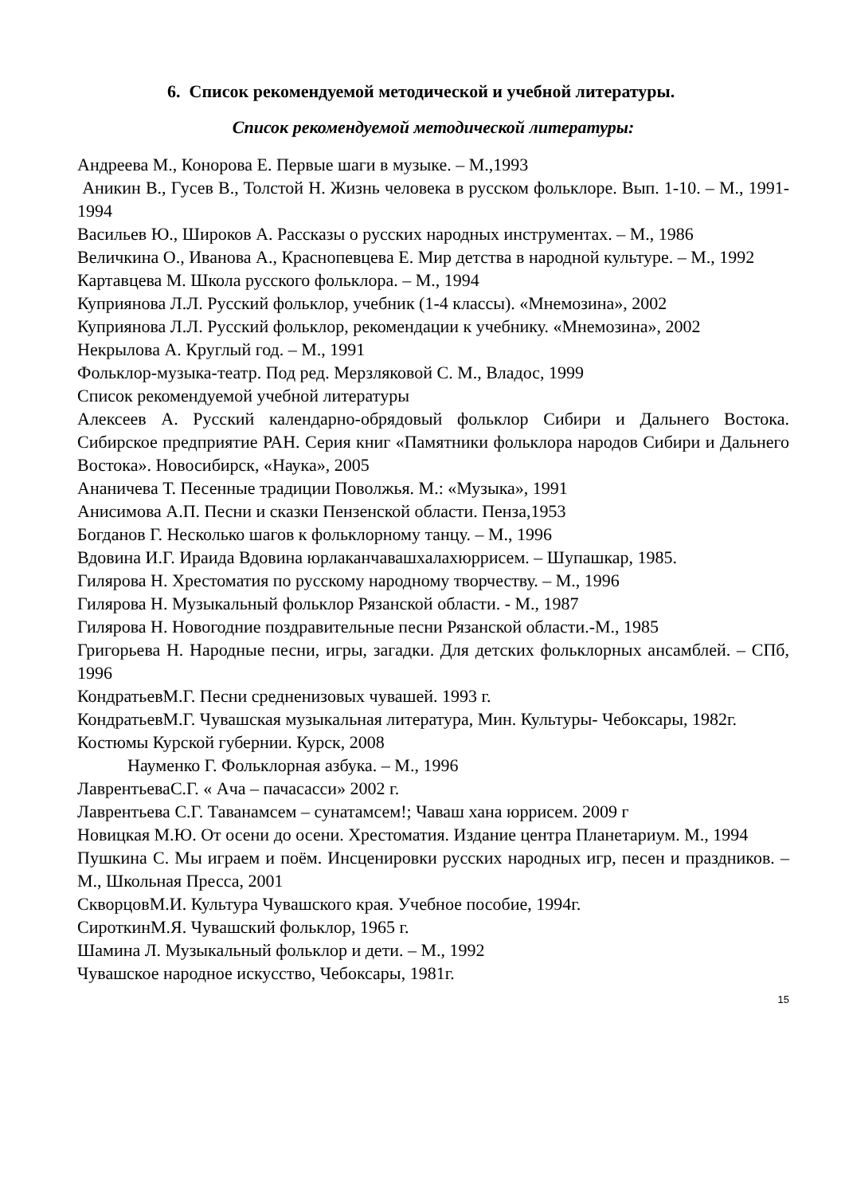6. Список рекомендуемой методической и учебной литературы.
Список рекомендуемой методической литературы:
Андреева М., Конорова Е. Первые шаги в музыке. – М.,1993
Аникин В., Гусев В., Толстой Н. Жизнь человека в русском фольклоре. Вып. 1-10. – М., 1991-1994
Васильев Ю., Широков А. Рассказы о русских народных инструментах. – М., 1986
Величкина О., Иванова А., Краснопевцева Е. Мир детства в народной культуре. – М., 1992
Картавцева М. Школа русского фольклора. – М., 1994
Куприянова Л.Л. Русский фольклор, учебник (1-4 классы). «Мнемозина», 2002
Куприянова Л.Л. Русский фольклор, рекомендации к учебнику. «Мнемозина», 2002
Некрылова А. Круглый год. – М., 1991
Фольклор-музыка-театр. Под ред. Мерзляковой С. М., Владос, 1999
Список рекомендуемой учебной литературы
Алексеев А. Русский календарно-обрядовый фольклор Сибири и Дальнего Востока. Сибирское предприятие РАН. Серия книг «Памятники фольклора народов Сибири и Дальнего Востока». Новосибирск, «Наука», 2005
Ананичева Т. Песенные традиции Поволжья. М.: «Музыка», 1991
Анисимова А.П. Песни и сказки Пензенской области. Пенза,1953
Богданов Г. Несколько шагов к фольклорному танцу. – М., 1996
Вдовина И.Г. Ираида Вдовина юрлаканчавашхалахюррисем. – Шупашкар, 1985.
Гилярова Н. Хрестоматия по русскому народному творчеству. – М., 1996
Гилярова Н. Музыкальный фольклор Рязанской области. - М., 1987
Гилярова Н. Новогодние поздравительные песни Рязанской области.-М., 1985
Григорьева Н. Народные песни, игры, загадки. Для детских фольклорных ансамблей. – СПб, 1996
КондратьевМ.Г. Песни средненизовых чувашей. 1993 г.
КондратьевМ.Г. Чувашская музыкальная литература, Мин. Культуры- Чебоксары, 1982г.
Костюмы Курской губернии. Курск, 2008
Науменко Г. Фольклорная азбука. – М., 1996
ЛаврентьеваС.Г. « Ача – пачасасси» 2002 г.
Лаврентьева С.Г. Таванамсем – сунатамсем!; Чаваш хана юррисем. 2009 г
Новицкая М.Ю. От осени до осени. Хрестоматия. Издание центра Планетариум. М., 1994
Пушкина С. Мы играем и поём. Инсценировки русских народных игр, песен и праздников. – М., Школьная Пресса, 2001
СкворцовМ.И. Культура Чувашского края. Учебное пособие, 1994г.
СироткинМ.Я. Чувашский фольклор, 1965 г.
Шамина Л. Музыкальный фольклор и дети. – М., 1992
Чувашское народное искусство, Чебоксары, 1981г.
15